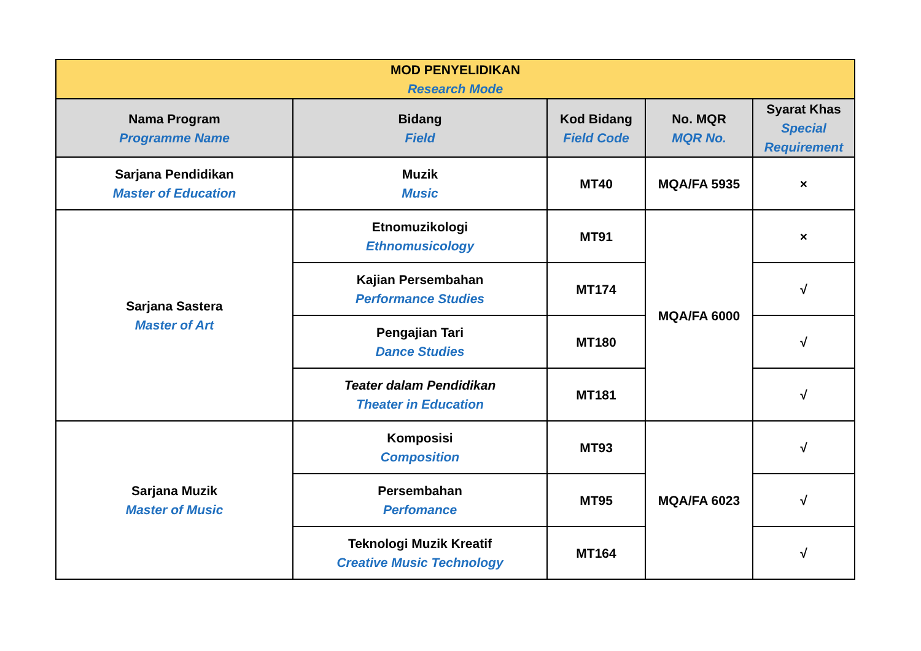| MOD PENYELIDIKAN Research Mode | | | | |
| --- | --- | --- | --- | --- |
| Nama Program Programme Name | Bidang Field | Kod Bidang Field Code | No. MQR MQR No. | Syarat Khas Special Requirement |
| Sarjana Pendidikan Master of Education | Muzik Music | MT40 | MQA/FA 5935 | × |
| Sarjana Sastera Master of Art | Etnomuzikologi Ethnomusicology | MT91 | MQA/FA 6000 | × |
| | Kajian Persembahan Performance Studies | MT174 | | √ |
| | Pengajian Tari Dance Studies | MT180 | | √ |
| | Teater dalam Pendidikan Theater in Education | MT181 | | √ |
| Sarjana Muzik Master of Music | Komposisi Composition | MT93 | MQA/FA 6023 | √ |
| | Persembahan Perfomance | MT95 | | √ |
| | Teknologi Muzik Kreatif Creative Music Technology | MT164 | | √ |